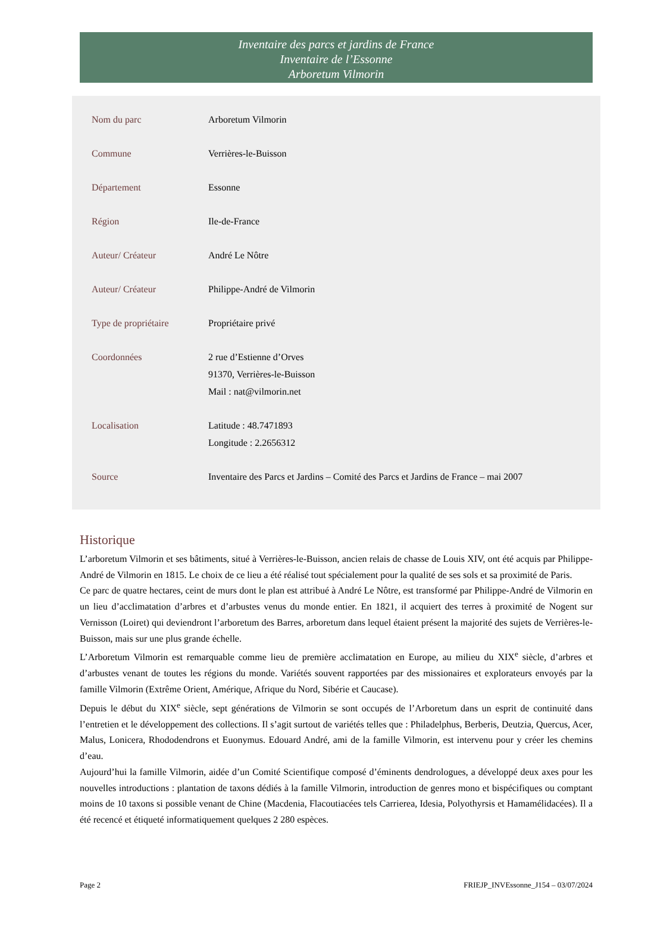Inventaire des parcs et jardins de France
Inventaire de l’Essonne
Arboretum Vilmorin
| Nom du parc | Arboretum Vilmorin |
| Commune | Verrières-le-Buisson |
| Département | Essonne |
| Région | Ile-de-France |
| Auteur/ Créateur | André Le Nôtre |
| Auteur/ Créateur | Philippe-André de Vilmorin |
| Type de propriétaire | Propriétaire privé |
| Coordonnées | 2 rue d’Estienne d’Orves 91370, Verrières-le-Buisson Mail : nat@vilmorin.net |
| Localisation | Latitude : 48.7471893 Longitude : 2.2656312 |
| Source | Inventaire des Parcs et Jardins – Comité des Parcs et Jardins de France – mai 2007 |
Historique
L’arboretum Vilmorin et ses bâtiments, situé à Verrières-le-Buisson, ancien relais de chasse de Louis XIV, ont été acquis par Philippe-André de Vilmorin en 1815. Le choix de ce lieu a été réalisé tout spécialement pour la qualité de ses sols et sa proximité de Paris.
Ce parc de quatre hectares, ceint de murs dont le plan est attribué à André Le Nôtre, est transformé par Philippe-André de Vilmorin en un lieu d’acclimatation d’arbres et d’arbustes venus du monde entier. En 1821, il acquiert des terres à proximité de Nogent sur Vernisson (Loiret) qui deviendront l’arboretum des Barres, arboretum dans lequel étaient présent la majorité des sujets de Verrières-le-Buisson, mais sur une plus grande échelle.
L’Arboretum Vilmorin est remarquable comme lieu de première acclimatation en Europe, au milieu du XIX<sup>e</sup> siècle, d’arbres et d’arbustes venant de toutes les régions du monde. Variétés souvent rapportées par des missionaires et explorateurs envoyés par la famille Vilmorin (Extrême Orient, Amérique, Afrique du Nord, Sibérie et Caucase).
Depuis le début du XIX<sup>e</sup> siècle, sept générations de Vilmorin se sont occupés de l’Arboretum dans un esprit de continuité dans l’entretien et le développement des collections. Il s’agit surtout de variétés telles que : Philadelphus, Berberis, Deutzia, Quercus, Acer, Malus, Lonicera, Rhododendrons et Euonymus. Edouard André, ami de la famille Vilmorin, est intervenu pour y créer les chemins d’eau.
Aujourd’hui la famille Vilmorin, aidée d’un Comité Scientifique composé d’éminents dendrologues, a développé deux axes pour les nouvelles introductions : plantation de taxons dédiés à la famille Vilmorin, introduction de genres mono et bispécifiques ou comptant moins de 10 taxons si possible venant de Chine (Macdenia, Flacoutiacées tels Carrierea, Idesia, Polyothyrsis et Hamamélidacées). Il a été recencé et étiqueté informatiquement quelques 2 280 espèces.
Page 2 FRIEJP_INVEssonne_J154 – 03/07/2024